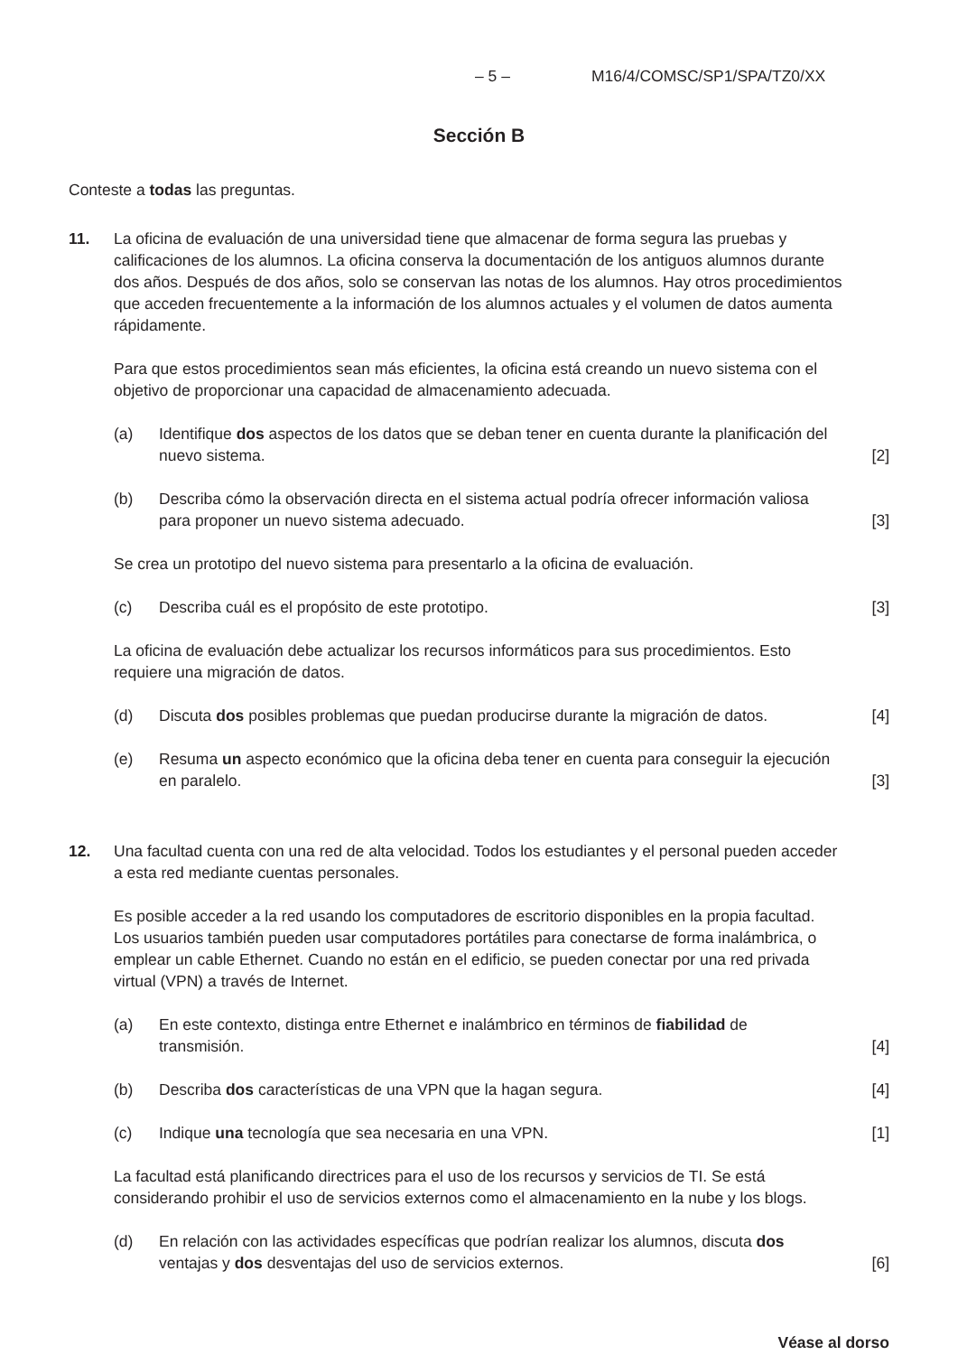– 5 – M16/4/COMSC/SP1/SPA/TZ0/XX
Sección B
Conteste a todas las preguntas.
11. La oficina de evaluación de una universidad tiene que almacenar de forma segura las pruebas y calificaciones de los alumnos. La oficina conserva la documentación de los antiguos alumnos durante dos años. Después de dos años, solo se conservan las notas de los alumnos. Hay otros procedimientos que acceden frecuentemente a la información de los alumnos actuales y el volumen de datos aumenta rápidamente.
Para que estos procedimientos sean más eficientes, la oficina está creando un nuevo sistema con el objetivo de proporcionar una capacidad de almacenamiento adecuada.
(a) Identifique dos aspectos de los datos que se deban tener en cuenta durante la planificación del nuevo sistema.
[2]
(b) Describa cómo la observación directa en el sistema actual podría ofrecer información valiosa para proponer un nuevo sistema adecuado.
[3]
Se crea un prototipo del nuevo sistema para presentarlo a la oficina de evaluación.
(c) Describa cuál es el propósito de este prototipo.
[3]
La oficina de evaluación debe actualizar los recursos informáticos para sus procedimientos. Esto requiere una migración de datos.
(d) Discuta dos posibles problemas que puedan producirse durante la migración de datos.
[4]
(e) Resuma un aspecto económico que la oficina deba tener en cuenta para conseguir la ejecución en paralelo.
[3]
12. Una facultad cuenta con una red de alta velocidad. Todos los estudiantes y el personal pueden acceder a esta red mediante cuentas personales.
Es posible acceder a la red usando los computadores de escritorio disponibles en la propia facultad. Los usuarios también pueden usar computadores portátiles para conectarse de forma inalámbrica, o emplear un cable Ethernet. Cuando no están en el edificio, se pueden conectar por una red privada virtual (VPN) a través de Internet.
(a) En este contexto, distinga entre Ethernet e inalámbrico en términos de fiabilidad de transmisión.
[4]
(b) Describa dos características de una VPN que la hagan segura.
[4]
(c) Indique una tecnología que sea necesaria en una VPN.
[1]
La facultad está planificando directrices para el uso de los recursos y servicios de TI. Se está considerando prohibir el uso de servicios externos como el almacenamiento en la nube y los blogs.
(d) En relación con las actividades específicas que podrían realizar los alumnos, discuta dos ventajas y dos desventajas del uso de servicios externos.
[6]
Véase al dorso